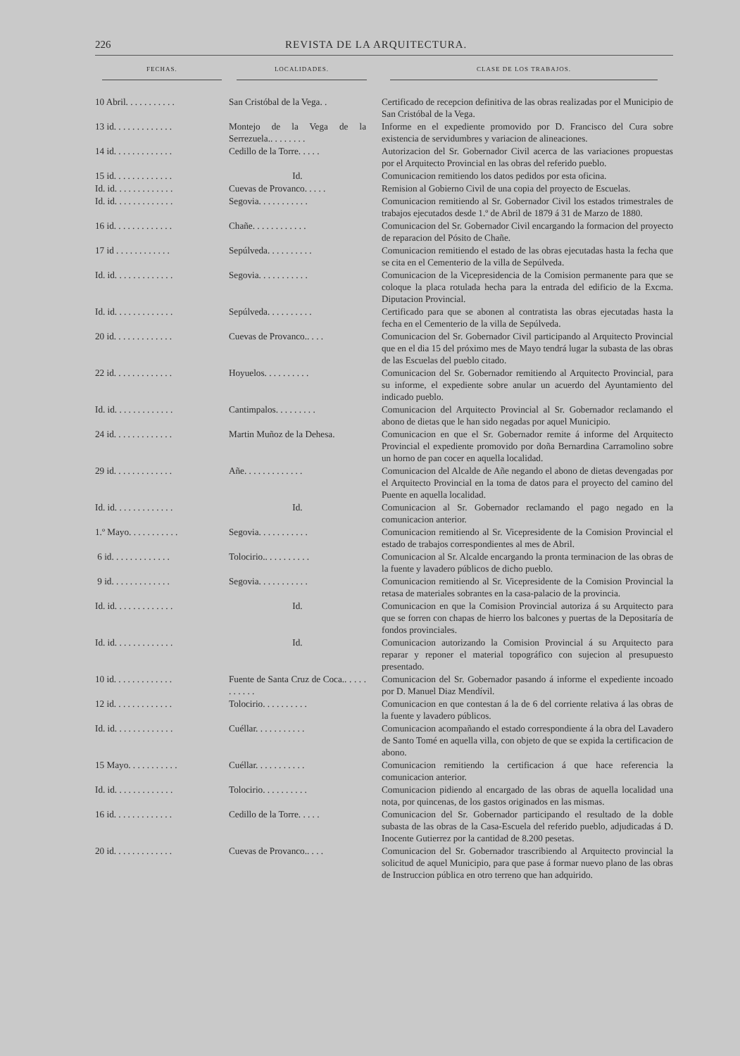226 REVISTA DE LA ARQUITECTURA.
| FECHAS. | LOCALIDADES. | CLASE DE LOS TRABAJOS. |
| --- | --- | --- |
| 10 Abril. . . . . . . . . . . | San Cristóbal de la Vega. . | Certificado de recepcion definitiva de las obras realizadas por el Municipio de San Cristóbal de la Vega. |
| 13 id. . . . . . . . . . . . . | Montejo de la Vega de la Serrezuela.. . . . . . . . | Informe en el expediente promovido por D. Francisco del Cura sobre existencia de servidumbres y variacion de alineaciones. |
| 14 id. . . . . . . . . . . . . | Cedillo de la Torre. . . . . | Autorizacion del Sr. Gobernador Civil acerca de las variaciones propuestas por el Arquitecto Provincial en las obras del referido pueblo. |
| 15 id. . . . . . . . . . . . . | Id. | Comunicacion remitiendo los datos pedidos por esta oficina. |
| Id. id. . . . . . . . . . . . . | Cuevas de Provanco. . . . . | Remision al Gobierno Civil de una copia del proyecto de Escuelas. |
| Id. id. . . . . . . . . . . . . | Segovia. . . . . . . . . . . | Comunicacion remitiendo al Sr. Gobernador Civil los estados trimestrales de trabajos ejecutados desde 1.º de Abril de 1879 á 31 de Marzo de 1880. |
| 16 id. . . . . . . . . . . . . | Chañe. . . . . . . . . . . . | Comunicacion del Sr. Gobernador Civil encargando la formacion del proyecto de reparacion del Pósito de Chañe. |
| 17 id . . . . . . . . . . . . | Sepúlveda. . . . . . . . . . | Comunicacion remitiendo el estado de las obras ejecutadas hasta la fecha que se cita en el Cementerio de la villa de Sepúlveda. |
| Id. id. . . . . . . . . . . . . | Segovia. . . . . . . . . . . | Comunicacion de la Vicepresidencia de la Comision permanente para que se coloque la placa rotulada hecha para la entrada del edificio de la Excma. Diputacion Provincial. |
| Id. id. . . . . . . . . . . . . | Sepúlveda. . . . . . . . . . | Certificado para que se abonen al contratista las obras ejecutadas hasta la fecha en el Cementerio de la villa de Sepúlveda. |
| 20 id. . . . . . . . . . . . . | Cuevas de Provanco.. . . . | Comunicacion del Sr. Gobernador Civil participando al Arquitecto Provincial que en el dia 15 del próximo mes de Mayo tendrá lugar la subasta de las obras de las Escuelas del pueblo citado. |
| 22 id. . . . . . . . . . . . . | Hoyuelos. . . . . . . . . . | Comunicacion del Sr. Gobernador remitiendo al Arquitecto Provincial, para su informe, el expediente sobre anular un acuerdo del Ayuntamiento del indicado pueblo. |
| Id. id. . . . . . . . . . . . . | Cantimpalos. . . . . . . . . | Comunicacion del Arquitecto Provincial al Sr. Gobernador reclamando el abono de dietas que le han sido negadas por aquel Municipio. |
| 24 id. . . . . . . . . . . . . | Martin Muñoz de la Dehesa. | Comunicacion en que el Sr. Gobernador remite á informe del Arquitecto Provincial el expediente promovido por doña Bernardina Carramolino sobre un horno de pan cocer en aquella localidad. |
| 29 id. . . . . . . . . . . . . | Añe. . . . . . . . . . . . . | Comunicacion del Alcalde de Añe negando el abono de dietas devengadas por el Arquitecto Provincial en la toma de datos para el proyecto del camino del Puente en aquella localidad. |
| Id. id. . . . . . . . . . . . . | Id. | Comunicacion al Sr. Gobernador reclamando el pago negado en la comunicacion anterior. |
| 1.º Mayo. . . . . . . . . . . | Segovia. . . . . . . . . . . | Comunicacion remitiendo al Sr. Vicepresidente de la Comision Provincial el estado de trabajos correspondientes al mes de Abril. |
| 6 id. . . . . . . . . . . . . | Tolocirio.. . . . . . . . . . | Comunicacion al Sr. Alcalde encargando la pronta terminacion de las obras de la fuente y lavadero públicos de dicho pueblo. |
| 9 id. . . . . . . . . . . . . | Segovia. . . . . . . . . . . | Comunicacion remitiendo al Sr. Vicepresidente de la Comision Provincial la retasa de materiales sobrantes en la casa-palacio de la provincia. |
| Id. id. . . . . . . . . . . . . | Id. | Comunicacion en que la Comision Provincial autoriza á su Arquitecto para que se forren con chapas de hierro los balcones y puertas de la Depositaría de fondos provinciales. |
| Id. id. . . . . . . . . . . . . | Id. | Comunicacion autorizando la Comision Provincial á su Arquitecto para reparar y reponer el material topográfico con sujecion al presupuesto presentado. |
| 10 id. . . . . . . . . . . . . | Fuente de Santa Cruz de Coca.. . . . . . . . . . . | Comunicacion del Sr. Gobernador pasando á informe el expediente incoado por D. Manuel Diaz Mendívil. |
| 12 id. . . . . . . . . . . . . | Tolocirio. . . . . . . . . . | Comunicacion en que contestan á la de 6 del corriente relativa á las obras de la fuente y lavadero públicos. |
| Id. id. . . . . . . . . . . . . | Cuéllar. . . . . . . . . . . | Comunicacion acompañando el estado correspondiente á la obra del Lavadero de Santo Tomé en aquella villa, con objeto de que se expida la certificacion de abono. |
| 15 Mayo. . . . . . . . . . . | Cuéllar. . . . . . . . . . . | Comunicacion remitiendo la certificacion á que hace referencia la comunicacion anterior. |
| Id. id. . . . . . . . . . . . . | Tolocirio. . . . . . . . . . | Comunicacion pidiendo al encargado de las obras de aquella localidad una nota, por quincenas, de los gastos originados en las mismas. |
| 16 id. . . . . . . . . . . . . | Cedillo de la Torre. . . . . | Comunicacion del Sr. Gobernador participando el resultado de la doble subasta de las obras de la Casa-Escuela del referido pueblo, adjudicadas á D. Inocente Gutierrez por la cantidad de 8.200 pesetas. |
| 20 id. . . . . . . . . . . . . | Cuevas de Provanco.. . . . | Comunicacion del Sr. Gobernador trascribiendo al Arquitecto provincial la solicitud de aquel Municipio, para que pase á formar nuevo plano de las obras de Instruccion pública en otro terreno que han adquirido. |